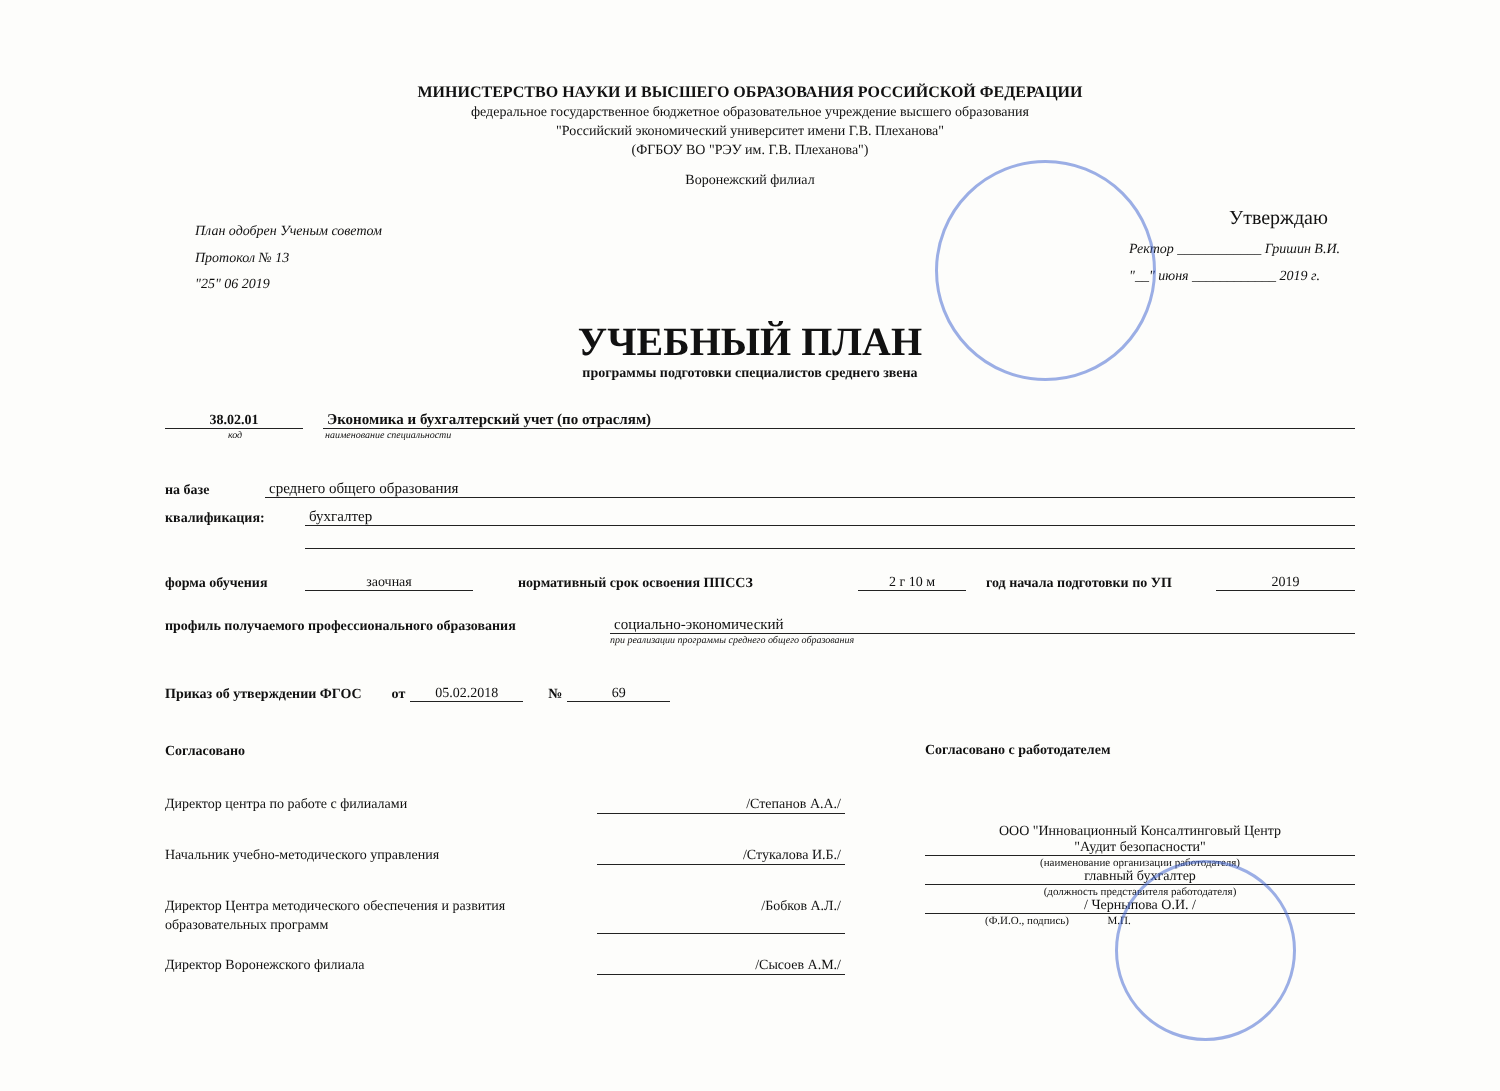МИНИСТЕРСТВО НАУКИ И ВЫСШЕГО ОБРАЗОВАНИЯ РОССИЙСКОЙ ФЕДЕРАЦИИ
федеральное государственное бюджетное образовательное учреждение высшего образования
"Российский экономический университет имени Г.В. Плеханова"
(ФГБОУ ВО "РЭУ им. Г.В. Плеханова")
Воронежский филиал
План одобрен Ученым советом
Протокол № 13
"25" 06 2019
Утверждаю
Ректор ____________ Гришин В.И.
"__" июня ____________ 2019 г.
УЧЕБНЫЙ ПЛАН
программы подготовки специалистов среднего звена
38.02.01 Экономика и бухгалтерский учет (по отраслям)
код наименование специальности
на базе среднего общего образования
квалификация: бухгалтер
форма обучения заочная нормативный срок освоения ППССЗ 2 г 10 м год начала подготовки по УП 2019
профиль получаемого профессионального образования социально-экономический
при реализации программы среднего общего образования
Приказ об утверждении ФГОС от 05.02.2018 № 69
Согласовано
Директор центра по работе с филиалами /Степанов А.А./
Начальник учебно-методического управления /Стукалова И.Б./
Директор Центра методического обеспечения и развития
образовательных программ /Бобков А.Л./
Директор Воронежского филиала /Сысоев А.М./
Согласовано с работодателем
ООО "Инновационный Консалтинговый Центр
"Аудит безопасности"
(наименование организации работодателя)
главный бухгалтер
(должность представителя работодателя)
/ Черныпова О.И. /
(Ф.И.О., подпись) М.П.